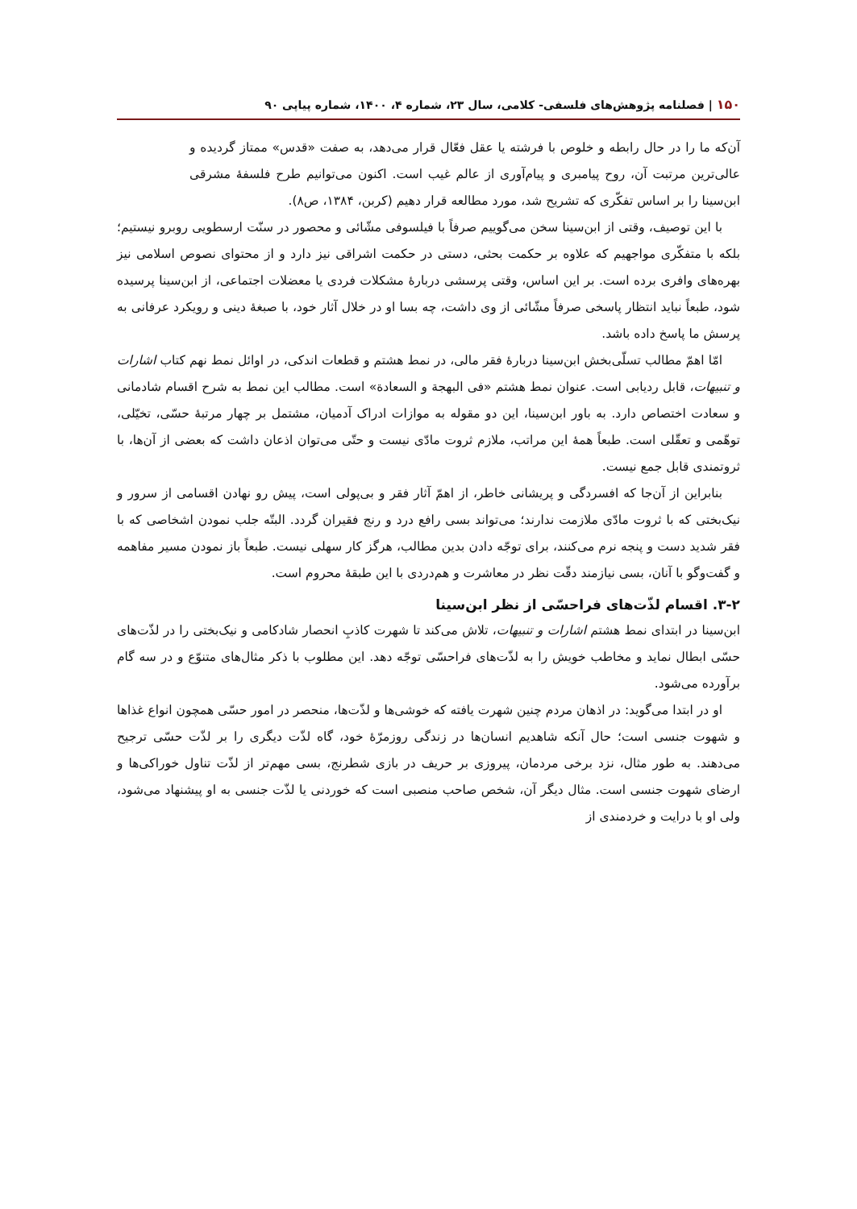۱۵۰ | فصلنامه پژوهش‌های فلسفی- کلامی، سال ۲۳، شماره ۴، ۱۴۰۰، شماره پیاپی ۹۰
آن‌که ما را در حال رابطه و خلوص با فرشته یا عقل فعّال قرار می‌دهد، به صفت «قدس» ممتاز گردیده و عالی‌ترین مرتبت آن، روح پیامبری و پیام‌آوری از عالم غیب است. اکنون می‌توانیم طرح فلسفهٔ مشرقی ابن‌سینا را بر اساس تفکّری که تشریح شد، مورد مطالعه قرار دهیم (کربن، ۱۳۸۴، ص۸).
با این توصیف، وقتی از ابن‌سینا سخن می‌گوییم صرفاً با فیلسوفی مشّائی و محصور در سنّت ارسطویی روبرو نیستیم؛ بلکه با متفکّری مواجهیم که علاوه بر حکمت بحثی، دستی در حکمت اشراقی نیز دارد و از محتوای نصوص اسلامی نیز بهره‌های وافری برده است. بر این اساس، وقتی پرسشی دربارهٔ مشکلات فردی یا معضلات اجتماعی، از ابن‌سینا پرسیده شود، طبعاً نباید انتظار پاسخی صرفاً مشّائی از وی داشت، چه بسا او در خلال آثار خود، با صبغهٔ دینی و رویکرد عرفانی به پرسش ما پاسخ داده باشد.
امّا اهمّ مطالب تسلّی‌بخش ابن‌سینا دربارهٔ فقر مالی، در نمط هشتم و قطعات اندکی، در اوائل نمط نهم کتاب اشارات و تنبیهات، قابل ردیابی است. عنوان نمط هشتم «فی البهجة و السعادة» است. مطالب این نمط به شرح اقسام شادمانی و سعادت اختصاص دارد. به باور ابن‌سینا، این دو مقوله به موازات ادراک آدمیان، مشتمل بر چهار مرتبهٔ حسّی، تخیّلی، توهّمی و تعقّلی است. طبعاً همهٔ این مراتب، ملازم ثروت مادّی نیست و حتّی می‌توان اذعان داشت که بعضی از آن‌ها، با ثروتمندی قابل جمع نیست.
بنابراین از آن‌جا که افسردگی و پریشانی خاطر، از اهمّ آثار فقر و بی‌پولی است، پیش رو نهادن اقسامی از سرور و نیک‌بختی که با ثروت مادّی ملازمت ندارند؛ می‌تواند بسی رافع درد و رنج فقیران گردد. البتّه جلب نمودن اشخاصی که با فقر شدید دست و پنجه نرم می‌کنند، برای توجّه دادن بدین مطالب، هرگز کار سهلی نیست. طبعاً باز نمودن مسیر مفاهمه و گفت‌وگو با آنان، بسی نیازمند دقّت نظر در معاشرت و هم‌دردی با این طبقهٔ محروم است.
۳-۲. اقسام لذّت‌های فراحسّی از نظر ابن‌سینا
ابن‌سینا در ابتدای نمط هشتم اشارات و تنبیهات، تلاش می‌کند تا شهرت کاذبِ انحصار شادکامی و نیک‌بختی را در لذّت‌های حسّی ابطال نماید و مخاطب خویش را به لذّت‌های فراحسّی توجّه دهد. این مطلوب با ذکر مثال‌های متنوّع و در سه گام برآورده می‌شود.
او در ابتدا می‌گوید: در اذهان مردم چنین شهرت یافته که خوشی‌ها و لذّت‌ها، منحصر در امور حسّی همچون انواع غذاها و شهوت جنسی است؛ حال آنکه شاهدیم انسان‌ها در زندگی روزمرّهٔ خود، گاه لذّت دیگری را بر لذّت حسّی ترجیح می‌دهند. به طور مثال، نزد برخی مردمان، پیروزی بر حریف در بازی شطرنج، بسی مهم‌تر از لذّت تناول خوراکی‌ها و ارضای شهوت جنسی است. مثال دیگر آن، شخص صاحب منصبی است که خوردنی یا لذّت جنسی به او پیشنهاد می‌شود، ولی او با درایت و خردمندی از